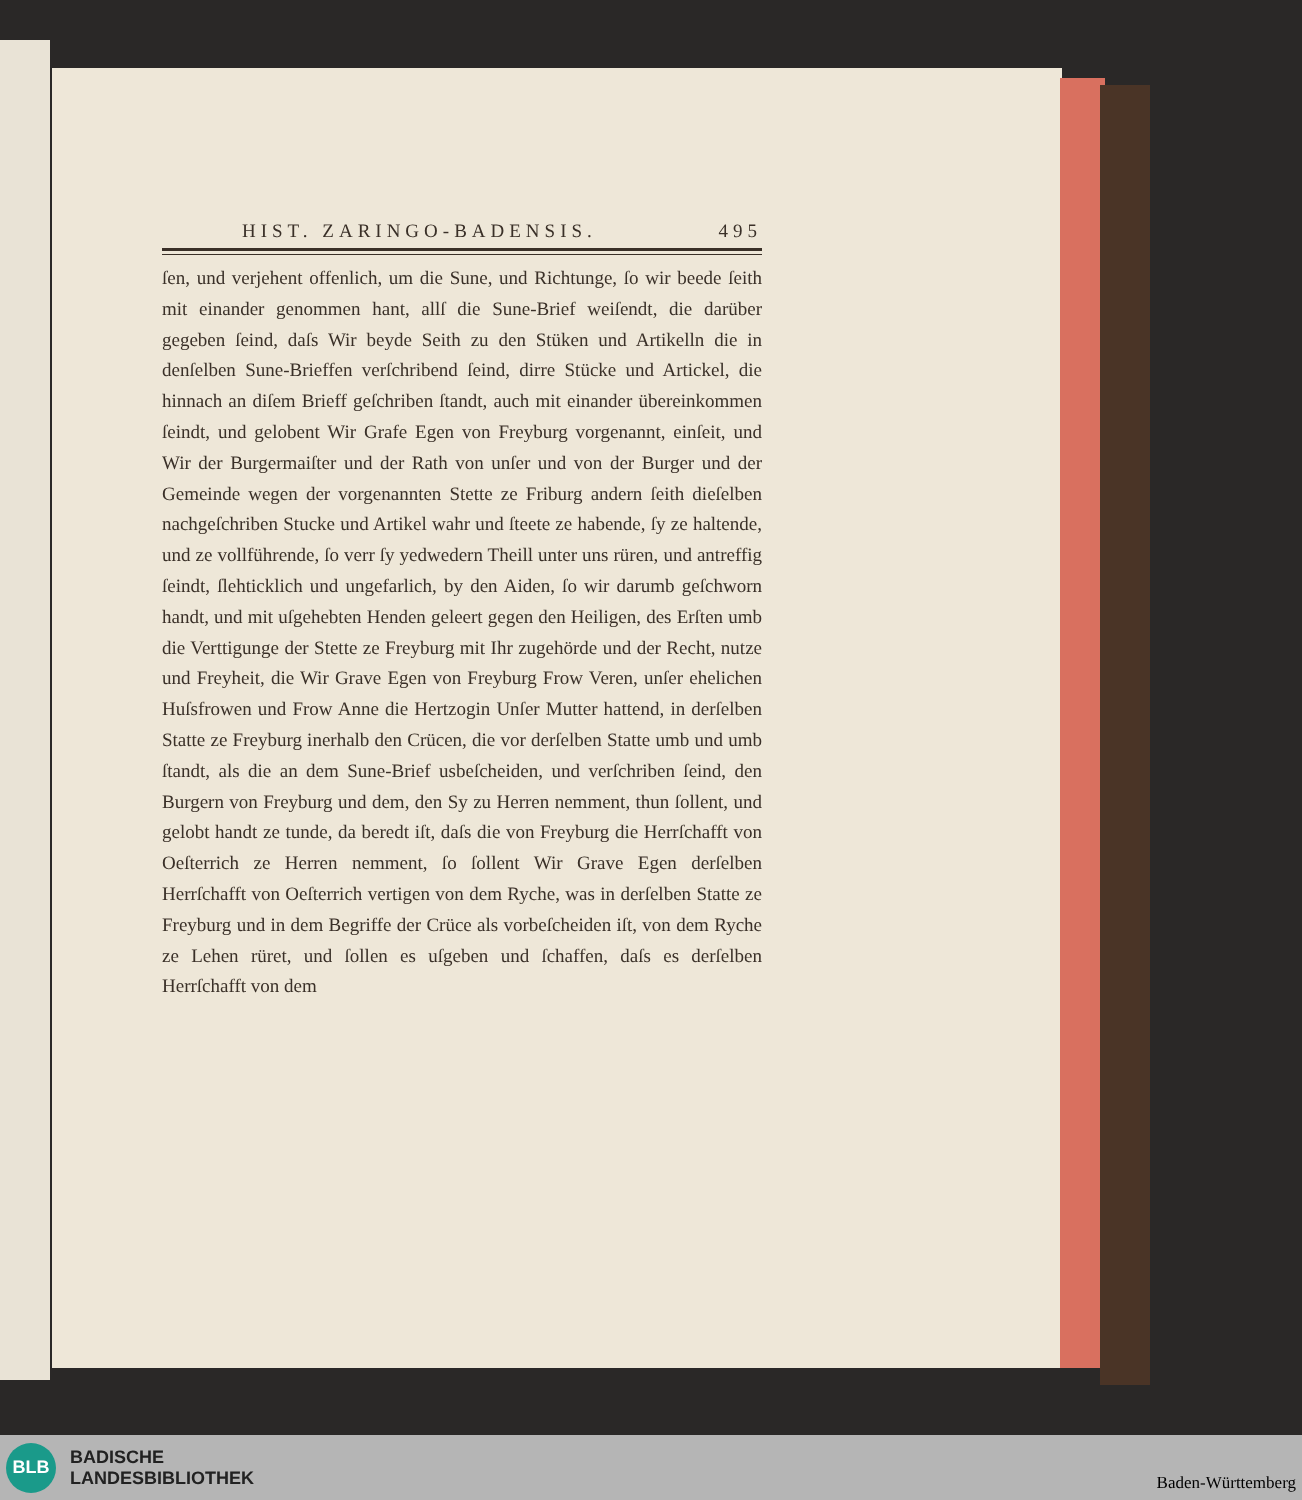HIST. ZARINGO-BADENSIS. 495
ſen, und verjehent offenlich, um die Sune, und Richtunge, ſo wir beede ſeith mit einander genommen hant, allſ die Sune-Brief weiſendt, die darüber gegeben ſeind, daſs Wir beyde Seith zu den Stüken und Artikelln die in denſelben Sune-Brieffen verſchribend ſeind, dirre Stücke und Artickel, die hinnach an diſem Brieff geſchriben ſtandt, auch mit einander übereinkommen ſeindt, und gelobent Wir Grafe Egen von Freyburg vorgenannt, einſeit, und Wir der Burgermaiſter und der Rath von unſer und von der Burger und der Gemeinde wegen der vorgenannten Stette ze Friburg andern ſeith dieſelben nachgeſchriben Stucke und Artikel wahr und ſteete ze habende, ſy ze haltende, und ze vollführende, ſo verr ſy yedwedern Theill unter uns rüren, und antreffig ſeindt, ſlehticklich und ungefarlich, by den Aiden, ſo wir darumb geſchworn handt, und mit uſgehebten Henden geleert gegen den Heiligen, des Erſten umb die Verttigunge der Stette ze Freyburg mit Ihr zugehörde und der Recht, nutze und Freyheit, die Wir Grave Egen von Freyburg Frow Veren, unſer ehelichen Huſsfrowen und Frow Anne die Hertzogin Unſer Mutter hattend, in derſelben Statte ze Freyburg inerhalb den Crücen, die vor derſelben Statte umb und umb ſtandt, als die an dem Sune-Brief usbeſcheiden, und verſchriben ſeind, den Burgern von Freyburg und dem, den Sy zu Herren nemment, thun ſollent, und gelobt handt ze tunde, da beredt iſt, daſs die von Freyburg die Herrſchafft von Oeſterrich ze Herren nemment, ſo ſollent Wir Grave Egen derſelben Herrſchafft von Oeſterrich vertigen von dem Ryche, was in derſelben Statte ze Freyburg und in dem Begriffe der Crüce als vorbeſcheiden iſt, von dem Ryche ze Lehen rüret, und ſollen es uſgeben und ſchaffen, daſs es derſelben Herrſchafft von dem
BLB
BADISCHE
LANDESBIBLIOTHEK
Baden-Württemberg